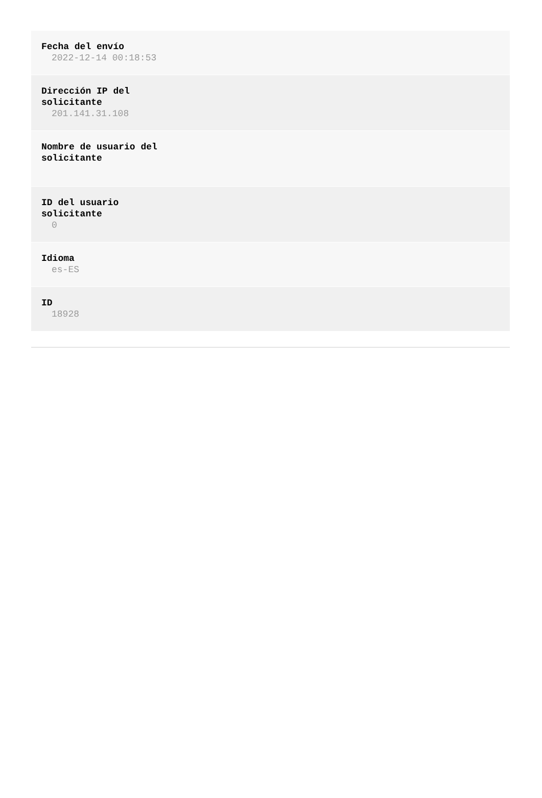Fecha del envío
2022-12-14 00:18:53
Dirección IP del solicitante
201.141.31.108
Nombre de usuario del solicitante
ID del usuario solicitante
0
Idioma
es-ES
ID
18928